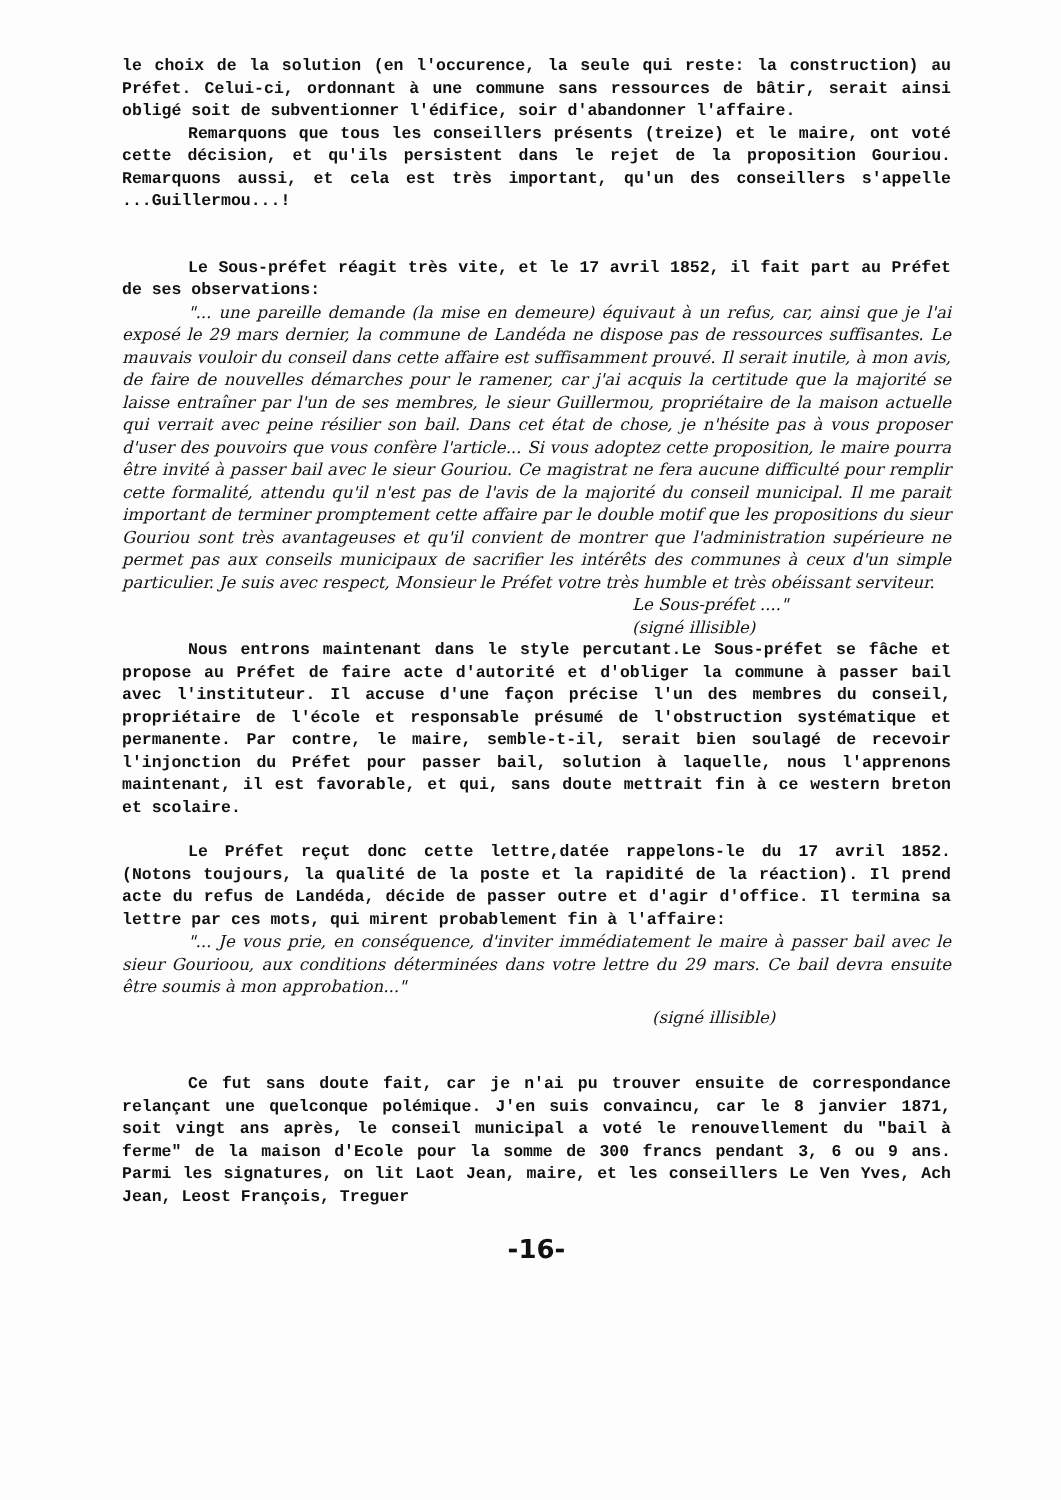le choix de la solution (en l'occurence, la seule qui reste: la construction) au Préfet. Celui-ci, ordonnant à une commune sans ressources de bâtir, serait ainsi obligé soit de subventionner l'édifice, soir d'abandonner l'affaire.
Remarquons que tous les conseillers présents (treize) et le maire, ont voté cette décision, et qu'ils persistent dans le rejet de la proposition Gouriou. Remarquons aussi, et cela est très important, qu'un des conseillers s'appelle ...Guillermou...!
Le Sous-préfet réagit très vite, et le 17 avril 1852, il fait part au Préfet de ses observations:
"... une pareille demande (la mise en demeure) équivaut à un refus, car, ainsi que je l'ai exposé le 29 mars dernier, la commune de Landéda ne dispose pas de ressources suffisantes. Le mauvais vouloir du conseil dans cette affaire est suffisamment prouvé. Il serait inutile, à mon avis, de faire de nouvelles démarches pour le ramener, car j'ai acquis la certitude que la majorité se laisse entraîner par l'un de ses membres, le sieur Guillermou, propriétaire de la maison actuelle qui verrait avec peine résilier son bail. Dans cet état de chose, je n'hésite pas à vous proposer d'user des pouvoirs que vous confère l'article... Si vous adoptez cette proposition, le maire pourra être invité à passer bail avec le sieur Gouriou. Ce magistrat ne fera aucune difficulté pour remplir cette formalité, attendu qu'il n'est pas de l'avis de la majorité du conseil municipal. Il me parait important de terminer promptement cette affaire par le double motif que les propositions du sieur Gouriou sont très avantageuses et qu'il convient de montrer que l'administration supérieure ne permet pas aux conseils municipaux de sacrifier les intérêts des communes à ceux d'un simple particulier. Je suis avec respect, Monsieur le Préfet votre très humble et très obéissant serviteur.
Le Sous-préfet ...."
(signé illisible)
Nous entrons maintenant dans le style percutant.Le Sous-préfet se fâche et propose au Préfet de faire acte d'autorité et d'obliger la commune à passer bail avec l'instituteur. Il accuse d'une façon précise l'un des membres du conseil, propriétaire de l'école et responsable présumé de l'obstruction systématique et permanente. Par contre, le maire, semble-t-il, serait bien soulagé de recevoir l'injonction du Préfet pour passer bail, solution à laquelle, nous l'apprenons maintenant, il est favorable, et qui, sans doute mettrait fin à ce western breton et scolaire.
Le Préfet reçut donc cette lettre,datée rappelons-le du 17 avril 1852. (Notons toujours, la qualité de la poste et la rapidité de la réaction). Il prend acte du refus de Landéda, décide de passer outre et d'agir d'office. Il termina sa lettre par ces mots, qui mirent probablement fin à l'affaire:
"... Je vous prie, en conséquence, d'inviter immédiatement le maire à passer bail avec le sieur Gourioou, aux conditions déterminées dans votre lettre du 29 mars. Ce bail devra ensuite être soumis à mon approbation..."
(signé illisible)
Ce fut sans doute fait, car je n'ai pu trouver ensuite de correspondance relançant une quelconque polémique. J'en suis convaincu, car le 8 janvier 1871, soit vingt ans après, le conseil municipal a voté le renouvellement du "bail à ferme" de la maison d'Ecole pour la somme de 300 francs pendant 3, 6 ou 9 ans. Parmi les signatures, on lit Laot Jean, maire, et les conseillers Le Ven Yves, Ach Jean, Leost François, Treguer
-16-